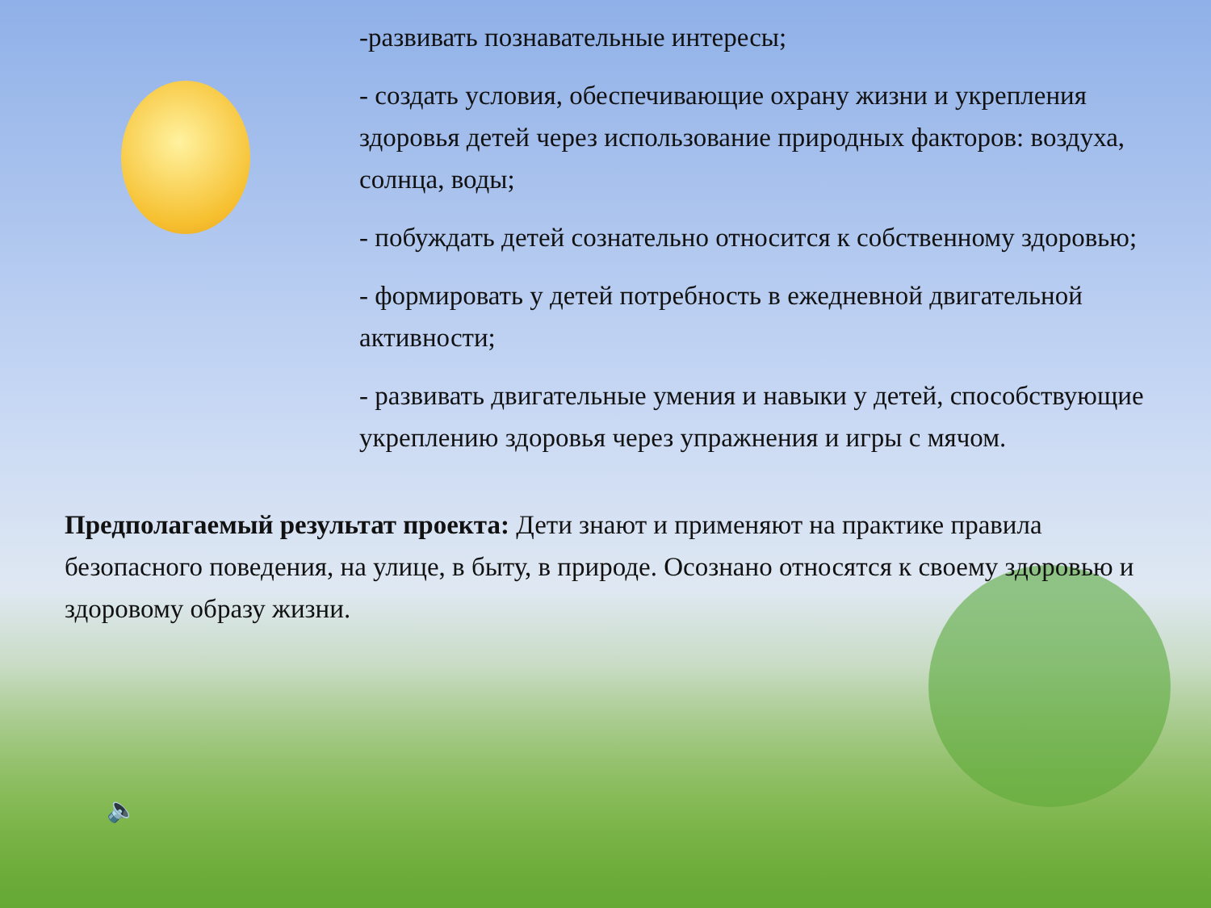-развивать познавательные интересы;
- создать условия, обеспечивающие охрану жизни и укрепления здоровья детей через использование природных факторов: воздуха, солнца, воды;
- побуждать детей сознательно относится к собственному здоровью;
- формировать у детей потребность в ежедневной двигательной активности;
- развивать двигательные умения и навыки у детей, способствующие укреплению здоровья через упражнения и игры с мячом.
Предполагаемый результат проекта: Дети знают и применяют на практике правила безопасного поведения, на улице, в быту, в природе. Осознано относятся к своему здоровью и здоровому образу жизни.
🔈